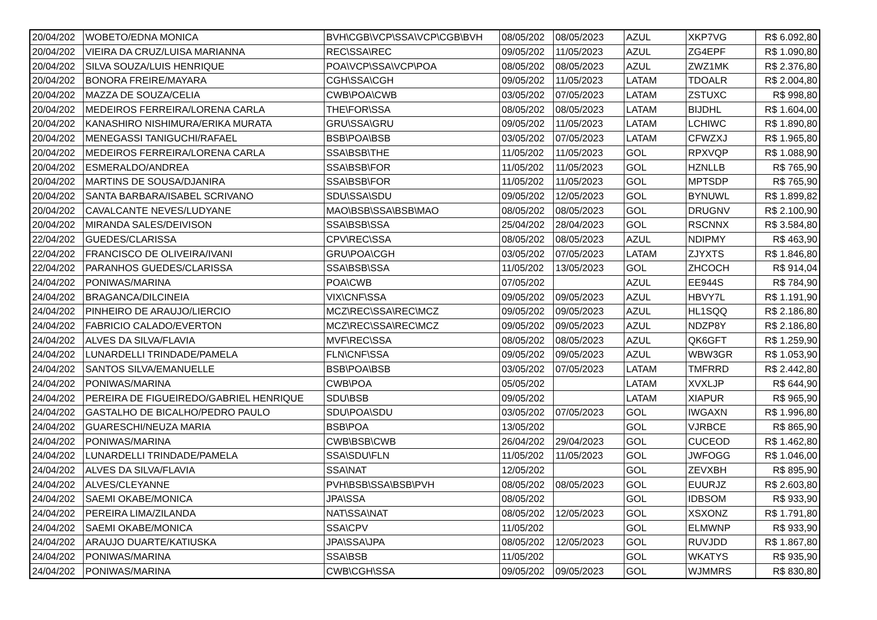| 20/04/202 | WOBETO/EDNA MONICA | BVH\CGB\VCP\SSA\VCP\CGB\BVH | 08/05/202 | 08/05/2023 | AZUL | XKP7VG | R$ 6.092,80 |
| 20/04/202 | VIEIRA DA CRUZ/LUISA MARIANNA | REC\SSA\REC | 09/05/202 | 11/05/2023 | AZUL | ZG4EPF | R$ 1.090,80 |
| 20/04/202 | SILVA SOUZA/LUIS HENRIQUE | POA\VCP\SSA\VCP\POA | 08/05/202 | 08/05/2023 | AZUL | ZWZ1MK | R$ 2.376,80 |
| 20/04/202 | BONORA FREIRE/MAYARA | CGH\SSA\CGH | 09/05/202 | 11/05/2023 | LATAM | TDOALR | R$ 2.004,80 |
| 20/04/202 | MAZZA DE SOUZA/CELIA | CWB\POA\CWB | 03/05/202 | 07/05/2023 | LATAM | ZSTUXC | R$ 998,80 |
| 20/04/202 | MEDEIROS FERREIRA/LORENA CARLA | THE\FOR\SSA | 08/05/202 | 08/05/2023 | LATAM | BIJDHL | R$ 1.604,00 |
| 20/04/202 | KANASHIRO NISHIMURA/ERIKA MURATA | GRU\SSA\GRU | 09/05/202 | 11/05/2023 | LATAM | LCHIWC | R$ 1.890,80 |
| 20/04/202 | MENEGASSI TANIGUCHI/RAFAEL | BSB\POA\BSB | 03/05/202 | 07/05/2023 | LATAM | CFWZXJ | R$ 1.965,80 |
| 20/04/202 | MEDEIROS FERREIRA/LORENA CARLA | SSA\BSB\THE | 11/05/202 | 11/05/2023 | GOL | RPXVQP | R$ 1.088,90 |
| 20/04/202 | ESMERALDO/ANDREA | SSA\BSB\FOR | 11/05/202 | 11/05/2023 | GOL | HZNLLB | R$ 765,90 |
| 20/04/202 | MARTINS DE SOUSA/DJANIRA | SSA\BSB\FOR | 11/05/202 | 11/05/2023 | GOL | MPTSDP | R$ 765,90 |
| 20/04/202 | SANTA BARBARA/ISABEL SCRIVANO | SDU\SSA\SDU | 09/05/202 | 12/05/2023 | GOL | BYNUWL | R$ 1.899,82 |
| 20/04/202 | CAVALCANTE NEVES/LUDYANE | MAO\BSB\SSA\BSB\MAO | 08/05/202 | 08/05/2023 | GOL | DRUGNV | R$ 2.100,90 |
| 20/04/202 | MIRANDA SALES/DEIVISON | SSA\BSB\SSA | 25/04/202 | 28/04/2023 | GOL | RSCNNX | R$ 3.584,80 |
| 22/04/202 | GUEDES/CLARISSA | CPV\REC\SSA | 08/05/202 | 08/05/2023 | AZUL | NDIPMY | R$ 463,90 |
| 22/04/202 | FRANCISCO DE OLIVEIRA/IVANI | GRU\POA\CGH | 03/05/202 | 07/05/2023 | LATAM | ZJYXTS | R$ 1.846,80 |
| 22/04/202 | PARANHOS GUEDES/CLARISSA | SSA\BSB\SSA | 11/05/202 | 13/05/2023 | GOL | ZHCOCH | R$ 914,04 |
| 24/04/202 | PONIWAS/MARINA | POA\CWB | 07/05/202 | | AZUL | EE944S | R$ 784,90 |
| 24/04/202 | BRAGANCA/DILCINEIA | VIX\CNF\SSA | 09/05/202 | 09/05/2023 | AZUL | HBVY7L | R$ 1.191,90 |
| 24/04/202 | PINHEIRO DE ARAUJO/LIERCIO | MCZ\REC\SSA\REC\MCZ | 09/05/202 | 09/05/2023 | AZUL | HL1SQQ | R$ 2.186,80 |
| 24/04/202 | FABRICIO CALADO/EVERTON | MCZ\REC\SSA\REC\MCZ | 09/05/202 | 09/05/2023 | AZUL | NDZP8Y | R$ 2.186,80 |
| 24/04/202 | ALVES DA SILVA/FLAVIA | MVF\REC\SSA | 08/05/202 | 08/05/2023 | AZUL | QK6GFT | R$ 1.259,90 |
| 24/04/202 | LUNARDELLI TRINDADE/PAMELA | FLN\CNF\SSA | 09/05/202 | 09/05/2023 | AZUL | WBW3GR | R$ 1.053,90 |
| 24/04/202 | SANTOS SILVA/EMANUELLE | BSB\POA\BSB | 03/05/202 | 07/05/2023 | LATAM | TMFRRD | R$ 2.442,80 |
| 24/04/202 | PONIWAS/MARINA | CWB\POA | 05/05/202 | | LATAM | XVXLJP | R$ 644,90 |
| 24/04/202 | PEREIRA DE FIGUEIREDO/GABRIEL HENRIQUE | SDU\BSB | 09/05/202 | | LATAM | XIAPUR | R$ 965,90 |
| 24/04/202 | GASTALHO DE BICALHO/PEDRO PAULO | SDU\POA\SDU | 03/05/202 | 07/05/2023 | GOL | IWGAXN | R$ 1.996,80 |
| 24/04/202 | GUARESCHI/NEUZA MARIA | BSB\POA | 13/05/202 | | GOL | VJRBCE | R$ 865,90 |
| 24/04/202 | PONIWAS/MARINA | CWB\BSB\CWB | 26/04/202 | 29/04/2023 | GOL | CUCEOD | R$ 1.462,80 |
| 24/04/202 | LUNARDELLI TRINDADE/PAMELA | SSA\SDU\FLN | 11/05/202 | 11/05/2023 | GOL | JWFOGG | R$ 1.046,00 |
| 24/04/202 | ALVES DA SILVA/FLAVIA | SSA\NAT | 12/05/202 | | GOL | ZEVXBH | R$ 895,90 |
| 24/04/202 | ALVES/CLEYANNE | PVH\BSB\SSA\BSB\PVH | 08/05/202 | 08/05/2023 | GOL | EUURJZ | R$ 2.603,80 |
| 24/04/202 | SAEMI OKABE/MONICA | JPA\SSA | 08/05/202 | | GOL | IDBSOM | R$ 933,90 |
| 24/04/202 | PEREIRA LIMA/ZILANDA | NAT\SSA\NAT | 08/05/202 | 12/05/2023 | GOL | XSXONZ | R$ 1.791,80 |
| 24/04/202 | SAEMI OKABE/MONICA | SSA\CPV | 11/05/202 | | GOL | ELMWNP | R$ 933,90 |
| 24/04/202 | ARAUJO DUARTE/KATIUSKA | JPA\SSA\JPA | 08/05/202 | 12/05/2023 | GOL | RUVJDD | R$ 1.867,80 |
| 24/04/202 | PONIWAS/MARINA | SSA\BSB | 11/05/202 | | GOL | WKATYS | R$ 935,90 |
| 24/04/202 | PONIWAS/MARINA | CWB\CGH\SSA | 09/05/202 | 09/05/2023 | GOL | WJMMRS | R$ 830,80 |